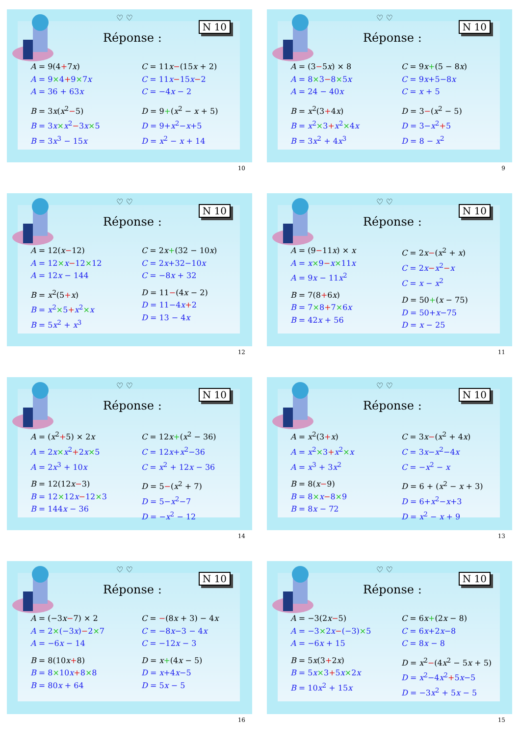♡ ♡
N 10
Réponse :
A = 9(4+7x)
A = 9×4+9×7x
A = 36 + 63x
B = 3x(x<sup>2</sup>−5)
B = 3x×x<sup>2</sup>−3x×5
B = 3x<sup>3</sup> − 15x
C = 11x−(15x + 2)
C = 11x−15x−2
C = −4x − 2
D = 9+(x<sup>2</sup> − x + 5)
D = 9+x<sup>2</sup>−x+5
D = x<sup>2</sup> − x + 14
10
♡ ♡
N 10
Réponse :
A = (3−5x) × 8
A = 8×3−8×5x
A = 24 − 40x
B = x<sup>2</sup>(3+4x)
B = x<sup>2</sup>×3+x<sup>2</sup>×4x
B = 3x<sup>2</sup> + 4x<sup>3</sup>
C = 9x+(5 − 8x)
C = 9x+5−8x
C = x + 5
D = 3−(x<sup>2</sup> − 5)
D = 3−x<sup>2</sup>+5
D = 8 − x<sup>2</sup>
9
♡ ♡
N 10
Réponse :
A = 12(x−12)
A = 12×x−12×12
A = 12x − 144
B = x<sup>2</sup>(5+x)
B = x<sup>2</sup>×5+x<sup>2</sup>×x
B = 5x<sup>2</sup> + x<sup>3</sup>
C = 2x+(32 − 10x)
C = 2x+32−10x
C = −8x + 32
D = 11−(4x − 2)
D = 11−4x+2
D = 13 − 4x
12
♡ ♡
N 10
Réponse :
A = (9−11x) × x
A = x×9−x×11x
A = 9x − 11x<sup>2</sup>
B = 7(8+6x)
B = 7×8+7×6x
B = 42x + 56
C = 2x−(x<sup>2</sup> + x)
C = 2x−x<sup>2</sup>−x
C = x − x<sup>2</sup>
D = 50+(x − 75)
D = 50+x−75
D = x − 25
11
♡ ♡
N 10
Réponse :
A = (x<sup>2</sup>+5) × 2x
A = 2x×x<sup>2</sup>+2x×5
A = 2x<sup>3</sup> + 10x
B = 12(12x−3)
B = 12×12x−12×3
B = 144x − 36
C = 12x+(x<sup>2</sup> − 36)
C = 12x+x<sup>2</sup>−36
C = x<sup>2</sup> + 12x − 36
D = 5−(x<sup>2</sup> + 7)
D = 5−x<sup>2</sup>−7
D = −x<sup>2</sup> − 12
14
♡ ♡
N 10
Réponse :
A = x<sup>2</sup>(3+x)
A = x<sup>2</sup>×3+x<sup>2</sup>×x
A = x<sup>3</sup> + 3x<sup>2</sup>
B = 8(x−9)
B = 8×x−8×9
B = 8x − 72
C = 3x−(x<sup>2</sup> + 4x)
C = 3x−x<sup>2</sup>−4x
C = −x<sup>2</sup> − x
D = 6 + (x<sup>2</sup> − x + 3)
D = 6+x<sup>2</sup>−x+3
D = x<sup>2</sup> − x + 9
13
♡ ♡
N 10
Réponse :
A = (−3x−7) × 2
A = 2×(−3x)−2×7
A = −6x − 14
B = 8(10x+8)
B = 8×10x+8×8
B = 80x + 64
C = −(8x + 3) − 4x
C = −8x−3 − 4x
C = −12x − 3
D = x+(4x − 5)
D = x+4x−5
D = 5x − 5
16
♡ ♡
N 10
Réponse :
A = −3(2x−5)
A = −3×2x−(−3)×5
A = −6x + 15
B = 5x(3+2x)
B = 5x×3+5x×2x
B = 10x<sup>2</sup> + 15x
C = 6x+(2x − 8)
C = 6x+2x−8
C = 8x − 8
D = x<sup>2</sup>−(4x<sup>2</sup> − 5x + 5)
D = x<sup>2</sup>−4x<sup>2</sup>+5x−5
D = −3x<sup>2</sup> + 5x − 5
15